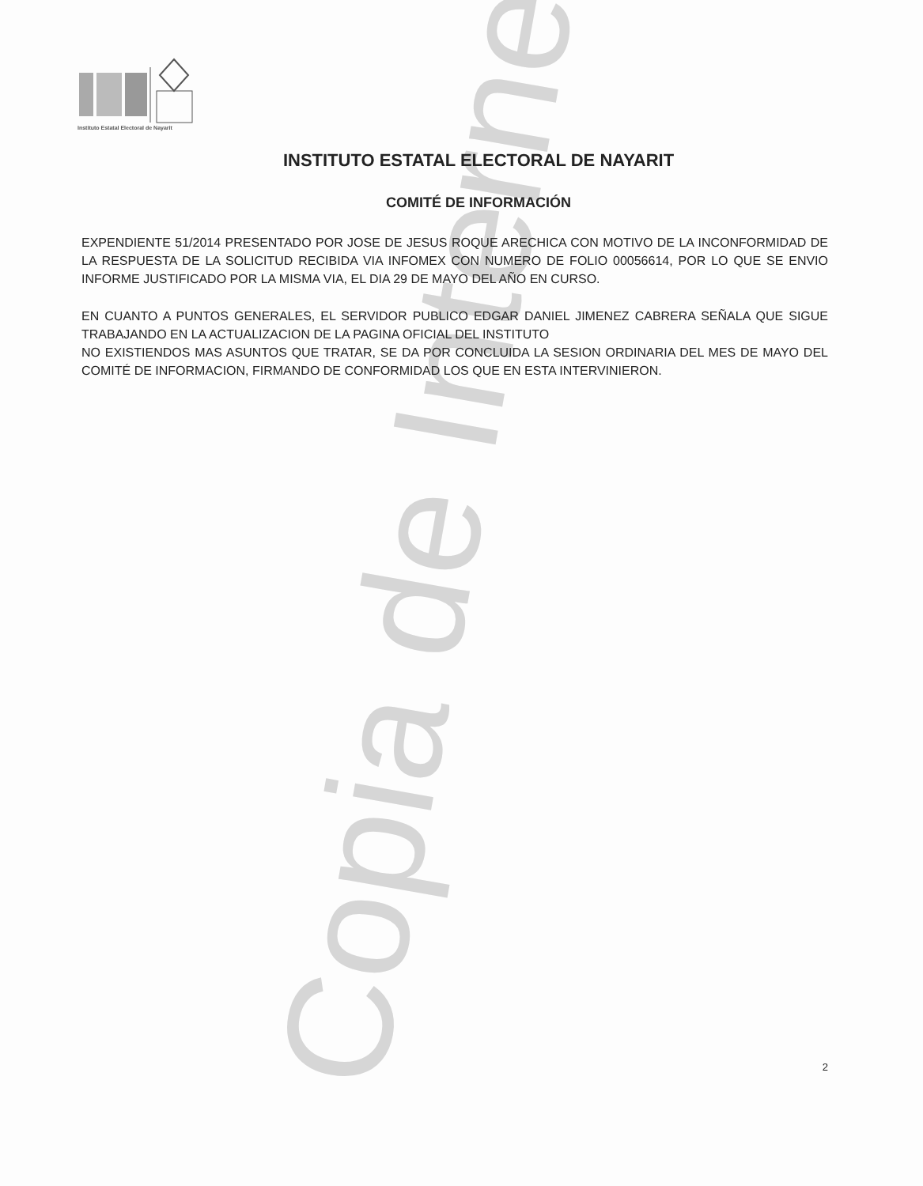Instituto Estatal Electoral de Nayarit
Copia de Internet
INSTITUTO ESTATAL ELECTORAL DE NAYARIT
COMITÉ DE INFORMACIÓN
EXPENDIENTE 51/2014 PRESENTADO POR JOSE DE JESUS ROQUE ARECHICA CON MOTIVO DE LA INCONFORMIDAD DE LA RESPUESTA DE LA SOLICITUD RECIBIDA VIA INFOMEX CON NUMERO DE FOLIO 00056614, POR LO QUE SE ENVIO INFORME JUSTIFICADO POR LA MISMA VIA, EL DIA 29 DE MAYO DEL AÑO EN CURSO.
EN CUANTO A PUNTOS GENERALES, EL SERVIDOR PUBLICO EDGAR DANIEL JIMENEZ CABRERA SEÑALA QUE SIGUE TRABAJANDO EN LA ACTUALIZACION DE LA PAGINA OFICIAL DEL INSTITUTO
NO EXISTIENDOS MAS ASUNTOS QUE TRATAR, SE DA POR CONCLUIDA LA SESION ORDINARIA DEL MES DE MAYO DEL COMITÉ DE INFORMACION, FIRMANDO DE CONFORMIDAD LOS QUE EN ESTA INTERVINIERON.
2